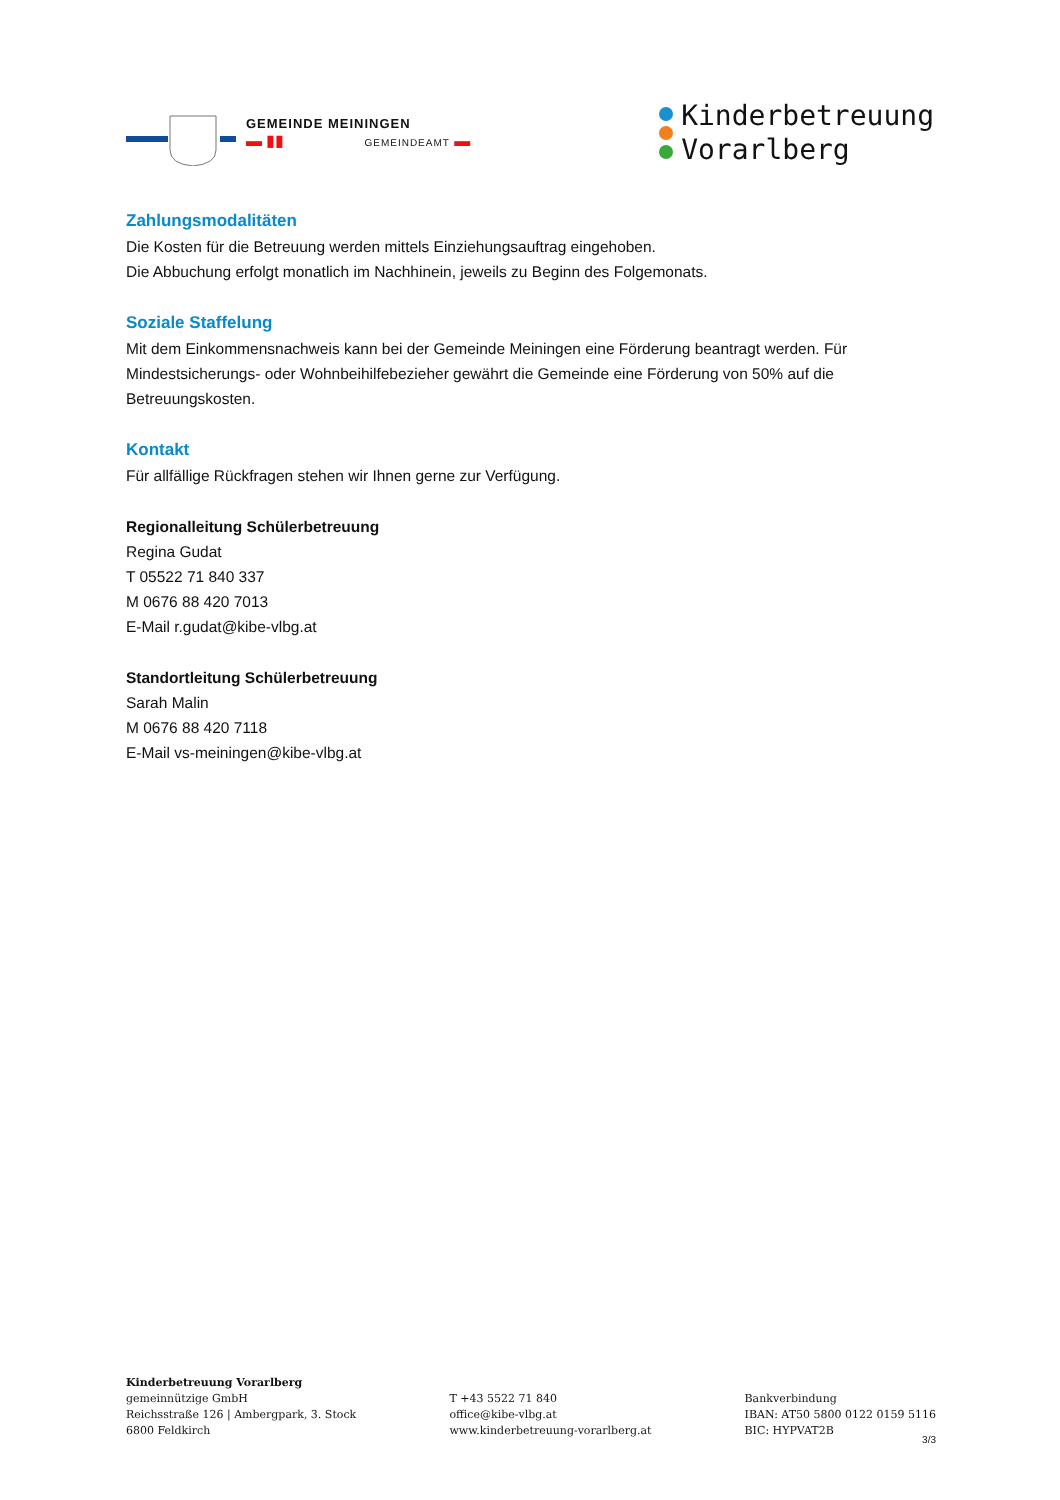GEMEINDE MEININGEN
▬ ▮▮ GEMEINDEAMT ▬
Kinderbetreuung
Vorarlberg
Zahlungsmodalitäten
Die Kosten für die Betreuung werden mittels Einziehungsauftrag eingehoben.
Die Abbuchung erfolgt monatlich im Nachhinein, jeweils zu Beginn des Folgemonats.
Soziale Staffelung
Mit dem Einkommensnachweis kann bei der Gemeinde Meiningen eine Förderung beantragt werden. Für Mindestsicherungs- oder Wohnbeihilfebezieher gewährt die Gemeinde eine Förderung von 50% auf die Betreuungskosten.
Kontakt
Für allfällige Rückfragen stehen wir Ihnen gerne zur Verfügung.
Regionalleitung Schülerbetreuung
Regina Gudat
T 05522 71 840 337
M 0676 88 420 7013
E-Mail r.gudat@kibe-vlbg.at
Standortleitung Schülerbetreuung
Sarah Malin
M 0676 88 420 7118
E-Mail vs-meiningen@kibe-vlbg.at
Kinderbetreuung Vorarlberg
gemeinnützige GmbH
Reichsstraße 126 | Ambergpark, 3. Stock
6800 Feldkirch
T +43 5522 71 840
office@kibe-vlbg.at
www.kinderbetreuung-vorarlberg.at
Bankverbindung
IBAN: AT50 5800 0122 0159 5116
BIC: HYPVAT2B
3/3